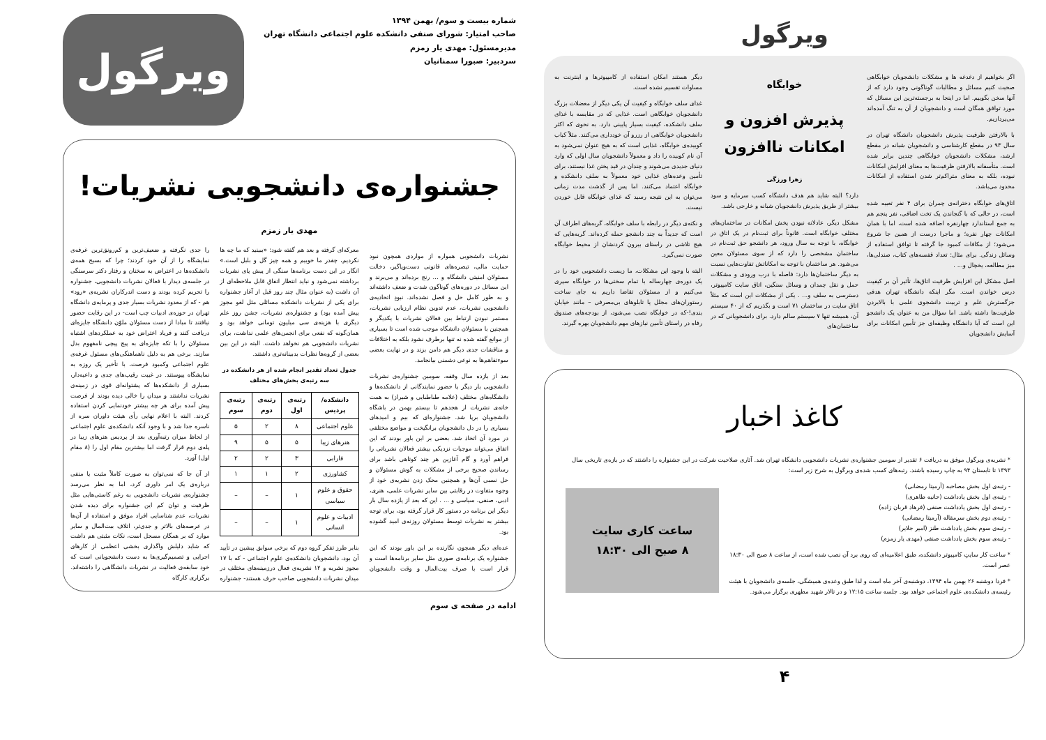ویرگول
اگر بخواهیم از دغدغه ها و مشکلات دانشجویان خوابگاهی صحبت کنیم مسائل و مطالبات گوناگونی وجود دارد که از آنها سخن بگوییم. اما در اینجا به برجسته‌ترین این مسائل که مورد توافق همگان است و دانشجویان از آن به تنگ آمده‌اند می‌پردازیم.
با بالارفتن ظرفیت پذیرش دانشجویان دانشگاه تهران در سال ۹۳ در مقطع کارشناسی و دانشجویان شبانه در مقطع ارشد، مشکلات دانشجویان خوابگاهی چندین برابر شده است. متأسفانه بالارفتن ظرفیت‌ها به معنای افزایش امکانات نبوده، بلکه به معنای متراکم‌تر شدن استفاده از امکانات محدود می‌باشد.
اتاق‌های خوابگاه دخترانه‌ی چمران برای ۴ نفر تعبیه شده است، در حالی که با گنجاندن یک تخت اضافی، نفر پنجم هم به جمع استاندارد چهارنفره اضافه شده است، اما با همان امکانات چهار نفره؛ و ماجرا درست از همین جا شروع می‌شود؛ از مکافات کمبود جا گرفته تا توافق استفاده از وسائل زندگی. برای مثال: تعداد قفسه‌های کتاب، صندلی‌ها، میز مطالعه، یخچال و... .
اصل مشکل این افزایش ظرفیت اتاق‌ها، تأثیر آن بر کیفیت درس خواندن است. مگر اینکه دانشگاه تهران هدفی جزگسترش علم و تربیت دانشجوی علمی با بالابردن ظرفیت‌ها داشته باشد. اما سؤال من به عنوان یک دانشجو این است که آیا دانشگاه وظیفه‌ای جز تأمین امکانات برای آسایش دانشجویان
خوابگاه
پذیرش افزون و امکانات ناافزون
زهرا ورزگی
دارد؟ البته شاید هم هدف دانشگاه کسب سرمایه و سود بیشتر از طریق پذیرش دانشجویان شبانه و خارجی باشد.
مشکل دیگر، عادلانه نبودن پخش امکانات در ساختمان‌های مختلف خوابگاه است. قانوناً برای ثبت‌نام در یک اتاق در خوابگاه، با توجه به سال ورود، هر دانشجو حق ثبت‌نام در ساختمان مشخصی را دارد که از سوی مسئولان معین می‌شود. هر ساختمان با توجه به امکاناتش تفاوت‌هایی نسبت به دیگر ساختمان‌ها دارد: فاصله با درب ورودی و مشکلات حمل و نقل چمدان و وسائل سنگین، اتاق سایت کامپیوتر، دسترسی به سلف و... . یکی از مشکلات این است که مثلاً اتاق سایت در ساختمان ۷۱ است و بگذریم که از ۴۰ سیستم آن، همیشه تنها ۷ سیستم سالم دارد. برای دانشجویانی که در ساختمان‌های
دیگر هستند امکان استفاده از کامپیوترها و اینترنت به مساوات تقسیم نشده است.
غذای سلف خوابگاه و کیفیت آن یکی دیگر از معضلات بزرگ دانشجویان خوابگاهی است. غذایی که در مقایسه با غذای سلف دانشکده، کیفیت بسیار پایینی دارد. به نحوی که اکثر دانشجویان خوابگاهی از رزرو آن خودداری می‌کنند. مثلاً کباب کوبیده‌ی خوابگاه، غذایی است که به هیچ عنوان نمی‌شود به آن نام کوبیده را داد و معمولاً دانشجویان سال اولی که وارد دنیای جدیدی می‌شوند و چندان در قید پختن غذا نیستند، برای تأمین وعده‌های غذایی خود معمولاً به سلف دانشکده و خوابگاه اعتماد می‌کنند. اما پس از گذشت مدت زمانی می‌توان به این نتیجه رسید که غذای خوابگاه قابل خوردن نیست.
و نکته‌ی دیگر در رابطه با سلف خوابگاه، گربه‌های اطراف آن است که جدیداً به چند دانشجو حمله کرده‌اند. گربه‌هایی که هیچ تلاشی در راستای بیرون کردنشان از محیط خوابگاه صورت نمی‌گیرد.
البته با وجود این مشکلات، ما زیست دانشجویی خود را در یک دوره‌ی چهارساله با تمام سختی‌ها در خوابگاه سپری می‌کنیم و از مسئولان تقاضا داریم به جای ساخت رستوران‌های مجلل یا تابلوهای بی‌مصرفی – مانند خیابان بندی!-که در خوابگاه نصب می‌شود، از بودجه‌های صندوق رفاه در راستای تأمین نیازهای مهم دانشجویان بهره گیرند.
کاغذ اخبار
* نشریه‌ی ویرگول موفق به دریافت ۶ تقدیر از سومین جشنواره‌ی نشریات دانشجویی دانشگاه تهران شد. آثاری صلاحیت شرکت در این جشنواره را داشتند که در بازه‌ی تاریخی سال ۱۳۹۳ تا تابستان ۹۴ به چاپ رسیده باشند. رتبه‌های کسب شده‌ی ویرگول به شرح زیر است:
ساعت کاری سایت
۸ صبح الی ۱۸:۳۰
- رتبه‌ی اول بخش مصاحبه (آرمیتا رمضانی)
- رتبه‌ی اول بخش یادداشت (حانیه طاهری)
- رتبه‌ی اول بخش یادداشت صنفی (فرهاد قربان زاده)
- رتبه‌ی دوم بخش سرمقاله (آرمیتا رمضانی)
- رتبه‌ی سوم بخش یادداشت طنز (امیر جلایر)
- رتبه‌ی سوم بخش یادداشت صنفی (مهدی یار زمزم)
* ساعت کار سایتِ کامپیوتر دانشکده، طبق اعلامیه‌ای که روی برد آن نصب شده است، از ساعت ۸ صبح الی ۱۸:۳۰ عصر است.
* فردا دوشنبه ۲۶ بهمن ماه ۱۳۹۴، دوشنبه‌ی آخر ماه است و لذا طبق وعده‌ی همیشگی، جلسه‌ی دانشجویان با هیئت رئیسه‌ی دانشکده‌ی علوم اجتماعی خواهد بود. جلسه ساعت ۱۲:۱۵ و در تالار شهید مطهری برگزار می‌شود.
۴
شماره بیست و سوم/ بهمن ۱۳۹۴
صاحب امتیاز: شورای صنفی دانشکده علوم اجتماعی دانشگاه تهران
مدیرمسئول: مهدی یار زمزم
سردبیر: صبورا سمنانیان
ویرگول
جشنواره‌ی دانشجویی نشریات!
مهدی یار زمزم
نشریات دانشجویی همواره از مواردی همچون نبود حمایت مالی، تبصره‌های قانونی دست‌وپاگیر، دخالت مسئولان امنیتی دانشگاه و ... رنج برده‌اند و می‌برند و این مسائل در دوره‌های گوناگون شدت و ضعف داشته‌اند و به طور کامل حل و فصل نشده‌اند. نبودِ اتحادیه‌ی دانشجویی نشریات، عدم تدوین نظام ارزیابی نشریات، مستمر نبودن ارتباط بین فعالان نشریات با یکدیگر و همچنین با مسئولان دانشگاه موجب شده است تا بسیاری از موانع گفته شده نه تنها برطرف نشود بلکه به اختلافات و مناقشات جدی دیگر هم دامن بزند و در نهایت بعضی سوءتفاهم‌ها به نوعی دشمنی بیانجامد.
بعد از یازده سال وقفه، سومین جشنواره‌ی نشریات دانشجویی بار دیگر با حضور نمایندگانی از دانشکده‌ها و دانشگاه‌های مختلف (علامه طباطبایی و شیراز) به همت خانه‌ی نشریات از هجدهم تا بیستم بهمن در باشگاه دانشجویان برپا شد. جشنواره‌ای که بیم و امیدهای بسیاری را در دل دانشجویان برانگیخت و مواضع مختلفی در مورد آن اتخاذ شد. بعضی بر این باور بودند که این اتفاق می‌تواند موجبات نزدیکی بیشتر فعالان نشریاتی را فراهم آورد و گام آغازین هر چند کوتاهی باشد برای رساندن صحیح برخی از مشکلات به گوش مسئولان و حل نسبی آن‌ها و همچنین محک زدن نشریه‌ی خود از وجوه متفاوت در رقابتی بین سایر نشریات علمی، هنری، ادبی، صنفی، سیاسی و ... . این که بعد از یازده سال بار دیگر این برنامه در دستور کار قرار گرفته بود، برای توجه بیشتر به نشریات توسط مسئولان روزنه‌ی امید گشوده بود.
عده‌ای دیگر همچون نگارنده بر این باور بودند که این جشنواره یک برنامه‌ی صوری مثل سایر برنامه‌ها است و قرار است با صرف بیت‌المال و وقت دانشجویان معرکه‌ای گرفته و بعد هم گفته شود: «ببینید که ما چه ها نکردیم، چقدر ما خوبیم و همه چیز گل و بلبل است.» انگار در این دست برنامه‌ها سنگی از پیش پای نشریات برداشته نمی‌شود و نباید انتظار اتفاق قابل ملاحظه‌ای از آن داشت (به عنوان مثال چند روز قبل از آغاز جشنواره برای یکی از نشریات دانشکده مسائلی مثل لغو مجوز پیش آمده بود) و جشنواره‌ی نشریات، جشن روز علم دیگری با هزینه‌ی سی میلیون تومانی خواهد بود و همان‌گونه که نفعی برای انجمن‌های علمی نداشت، برای نشریات دانشجویی هم نخواهد داشت. البته در این بین بعضی از گروه‌ها نظرات بدبینانه‌تری داشتند.
جدول تعداد تقدیر انجام شده از هر دانشکده در سه رتبه‌ی بخش‌های مختلف
| دانشکده/ پردیس | رتبه‌ی اول | رتبه‌ی دوم | رتبه‌ی سوم |
| --- | --- | --- | --- |
| علوم اجتماعی | ۸ | ۲ | ۵ |
| هنرهای زیبا | ۵ | ۵ | ۹ |
| فارابی | ۳ | ۲ | ۲ |
| کشاورزی | ۲ | ۱ | ۱ |
| حقوق و علوم سیاسی | ۱ | – | – |
| ادبیات و علوم انسانی | ۱ | – | – |
بنابر طرز تفکر گروه دوم که برخی سوابق پیشین در تأیید آن بود، دانشجویان دانشکده‌ی علوم اجتماعی - که با ۱۷ مجوز نشریه و ۱۲ نشریه‌ی فعال درزمینه‌های مختلف در میدان نشریات دانشجویی صاحب حرف هستند- جشنواره را جدی نگرفته و ضعیف‌ترین و کم‌رونق‌ترین غرفه‌ی نمایشگاه را از آن خود کردند؛ چرا که بسیج همه‌ی دانشکده‌ها در اعتراض به سخنان و رفتار دکتر سرسنگی در جلسه‌ی دیدار با فعالان نشریات دانشجویی، جشنواره را تحریم کرده بودند و دست اندرکاران نشریه‌ی «رود» هم - که از معدود نشریات بسیار جدی و پرمایه‌ی دانشگاه تهران در حوزه‌ی ادبیات چپ است- در این رقابت حضور نیافتند تا مبادا از دست مسئولان ملوّن دانشگاه جایزه‌ای دریافت کنند و فریاد اعتراض خود به عملکردهای اشتباه مسئولان را با تکه جایزه‌ای به پیچ پیچی نامفهوم بدل سازند. برخی هم به دلیل ناهماهنگی‌های مسئول غرفه‌ی علوم اجتماعی وکمبود فرصت، با تأخیر یک روزه به نمایشگاه پیوستند. در غیبت رقیب‌های جدی و داعیه‌دار، بسیاری از دانشکده‌ها که پشتوانه‌ای قوی در زمینه‌ی نشریات نداشتند و میدان را خالی دیده بودند از فرصت پیش آمده برای هر چه بیشتر خودنمایی کردن استفاده کردند. البته با اعلام نهایی رأی هیئت داوران سره از ناسره جدا شد و با وجود آنکه دانشکده‌ی علوم اجتماعی از لحاظ میزان رتبه‌آوری بعد از پردیس هنرهای زیبا در پله‌ی دوم قرار گرفت اما بیشترین مقام اول را (۸ مقام اول) آورد.
از آن جا که نمی‌توان به صورت کاملاً مثبت یا منفی درباره‌ی یک امر داوری کرد، اما به نظر می‌رسد جشنواره‌ی نشریات دانشجویی به رغم کاستی‌هایی مثل ظرفیت و توان کم این جشنواره برای دیده شدن نشریات، عدم شناسایی افراد موفق و استفاده از آن‌ها در عرصه‌های بالاتر و جدی‌تر، اتلاف بیت‌المال و سایر موارد که بر همگان مسجل است، نکات مثبتی هم داشت که شاید دلیلش واگذاری بخشی اعظمی از کارهای اجرایی و تصمیم‌گیری‌ها به دست دانشجویانی است که خود سابقه‌ی فعالیت در نشریات دانشگاهی را داشته‌اند. برگزاری کارگاه
ادامه در صفحه ی سوم